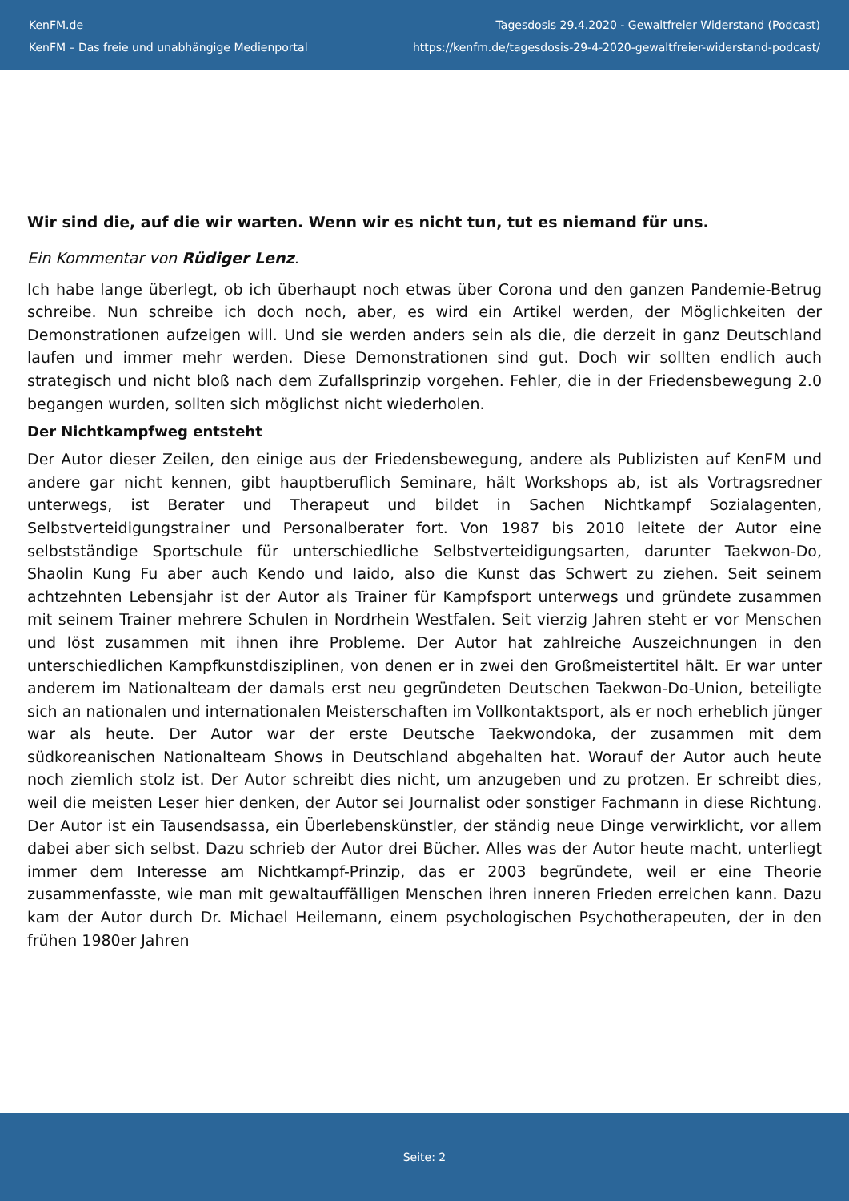KenFM.de
KenFM – Das freie und unabhängige Medienportal
Tagesdosis 29.4.2020 - Gewaltfreier Widerstand (Podcast)
https://kenfm.de/tagesdosis-29-4-2020-gewaltfreier-widerstand-podcast/
Wir sind die, auf die wir warten. Wenn wir es nicht tun, tut es niemand für uns.
Ein Kommentar von Rüdiger Lenz.
Ich habe lange überlegt, ob ich überhaupt noch etwas über Corona und den ganzen Pandemie-Betrug schreibe. Nun schreibe ich doch noch, aber, es wird ein Artikel werden, der Möglichkeiten der Demonstrationen aufzeigen will. Und sie werden anders sein als die, die derzeit in ganz Deutschland laufen und immer mehr werden. Diese Demonstrationen sind gut. Doch wir sollten endlich auch strategisch und nicht bloß nach dem Zufallsprinzip vorgehen. Fehler, die in der Friedensbewegung 2.0 begangen wurden, sollten sich möglichst nicht wiederholen.
Der Nichtkampfweg entsteht
Der Autor dieser Zeilen, den einige aus der Friedensbewegung, andere als Publizisten auf KenFM und andere gar nicht kennen, gibt hauptberuflich Seminare, hält Workshops ab, ist als Vortragsredner unterwegs, ist Berater und Therapeut und bildet in Sachen Nichtkampf Sozialagenten, Selbstverteidigungstrainer und Personalberater fort. Von 1987 bis 2010 leitete der Autor eine selbstständige Sportschule für unterschiedliche Selbstverteidigungsarten, darunter Taekwon-Do, Shaolin Kung Fu aber auch Kendo und Iaido, also die Kunst das Schwert zu ziehen. Seit seinem achtzehnten Lebensjahr ist der Autor als Trainer für Kampfsport unterwegs und gründete zusammen mit seinem Trainer mehrere Schulen in Nordrhein Westfalen. Seit vierzig Jahren steht er vor Menschen und löst zusammen mit ihnen ihre Probleme. Der Autor hat zahlreiche Auszeichnungen in den unterschiedlichen Kampfkunstdisziplinen, von denen er in zwei den Großmeistertitel hält. Er war unter anderem im Nationalteam der damals erst neu gegründeten Deutschen Taekwon-Do-Union, beteiligte sich an nationalen und internationalen Meisterschaften im Vollkontaktsport, als er noch erheblich jünger war als heute. Der Autor war der erste Deutsche Taekwondoka, der zusammen mit dem südkoreanischen Nationalteam Shows in Deutschland abgehalten hat. Worauf der Autor auch heute noch ziemlich stolz ist. Der Autor schreibt dies nicht, um anzugeben und zu protzen. Er schreibt dies, weil die meisten Leser hier denken, der Autor sei Journalist oder sonstiger Fachmann in diese Richtung. Der Autor ist ein Tausendsassa, ein Überlebenskünstler, der ständig neue Dinge verwirklicht, vor allem dabei aber sich selbst. Dazu schrieb der Autor drei Bücher. Alles was der Autor heute macht, unterliegt immer dem Interesse am Nichtkampf-Prinzip, das er 2003 begründete, weil er eine Theorie zusammenfasste, wie man mit gewaltauffälligen Menschen ihren inneren Frieden erreichen kann. Dazu kam der Autor durch Dr. Michael Heilemann, einem psychologischen Psychotherapeuten, der in den frühen 1980er Jahren
Seite: 2